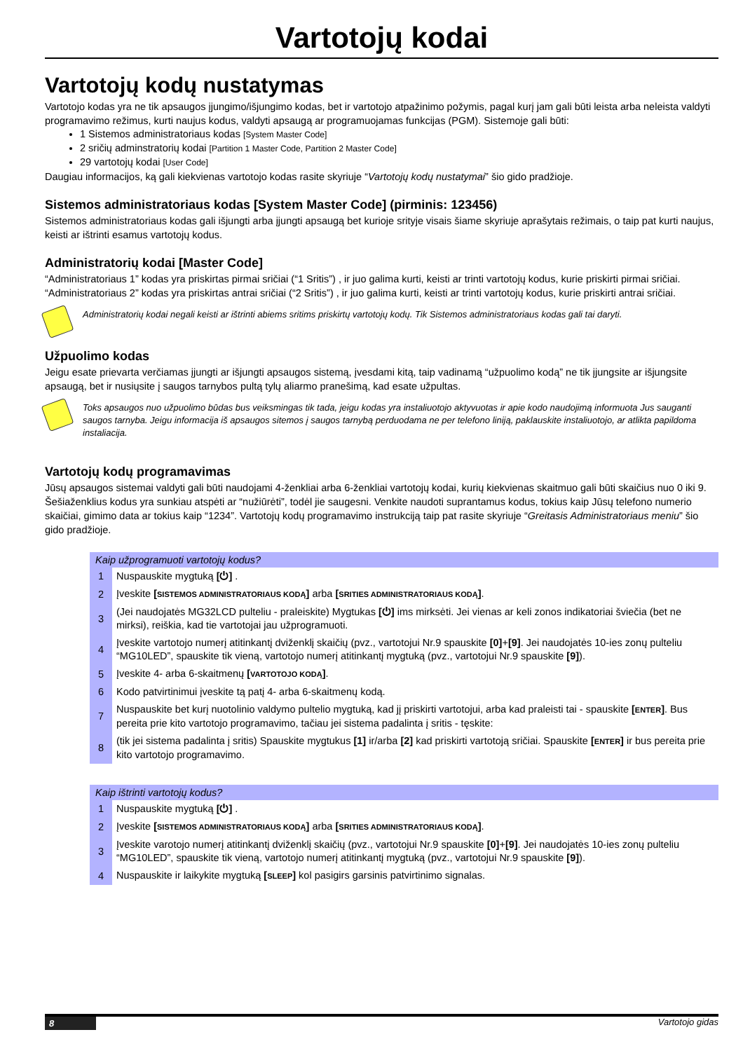Vartotojų kodai
Vartotojų kodų nustatymas
Vartotojo kodas yra ne tik apsaugos įjungimo/išjungimo kodas, bet ir vartotojo atpažinimo požymis, pagal kurį jam gali būti leista arba neleista valdyti programavimo režimus, kurti naujus kodus, valdyti apsaugą ar programuojamas funkcijas (PGM). Sistemoje gali būti:
1 Sistemos administratoriaus kodas [System Master Code]
2 sričių adminstratorių kodai [Partition 1 Master Code, Partition 2 Master Code]
29 vartotojų kodai [User Code]
Daugiau informacijos, ką gali kiekvienas vartotojo kodas rasite skyriuje “Vartotojų kodų nustatymai” šio gido pradžioje.
Sistemos administratoriaus kodas [System Master Code] (pirminis: 123456)
Sistemos administratoriaus kodas gali išjungti arba įjungti apsaugą bet kurioje srityje visais šiame skyriuje aprašytais režimais, o taip pat kurti naujus, keisti ar ištrinti esamus vartotojų kodus.
Administratorių kodai [Master Code]
“Administratoriaus 1” kodas yra priskirtas pirmai sričiai (“1 Sritis”) , ir juo galima kurti, keisti ar trinti vartotojų kodus, kurie priskirti pirmai sričiai. “Administratoriaus 2” kodas yra priskirtas antrai sričiai (“2 Sritis”) , ir juo galima kurti, keisti ar trinti vartotojų kodus, kurie priskirti antrai sričiai.
Administratorių kodai negali keisti ar ištrinti abiems sritims priskirtų vartotojų kodų. Tik Sistemos administratoriaus kodas gali tai daryti.
Užpuolimo kodas
Jeigu esate prievarta verčiamas įjungti ar išjungti apsaugos sistemą, įvesdami kitą, taip vadinamą “užpuolimo kodą” ne tik įjungsite ar išjungsite apsaugą, bet ir nusiųsite į saugos tarnybos pultą tylų aliarmo pranešimą, kad esate užpultas.
Toks apsaugos nuo užpuolimo būdas bus veiksmingas tik tada, jeigu kodas yra instaliuotojo aktyvuotas ir apie kodo naudojimą informuota Jus sauganti saugos tarnyba. Jeigu informacija iš apsaugos sitemos į saugos tarnybą perduodama ne per telefono liniją, paklauskite instaliuotojo, ar atlikta papildoma instaliacija.
Vartotojų kodų programavimas
Jūsų apsaugos sistemai valdyti gali būti naudojami 4-ženkliai arba 6-ženkliai vartotojų kodai, kurių kiekvienas skaitmuo gali būti skaičius nuo 0 iki 9. Šešiaženklius kodus yra sunkiau atspėti ar “nužiūrėti”, todėl jie saugesni. Venkite naudoti suprantamus kodus, tokius kaip Jūsų telefono numerio skaičiai, gimimo data ar tokius kaip “1234”. Vartotojų kodų programavimo instrukciją taip pat rasite skyriuje “Greitasis Administratoriaus meniu” šio gido pradžioje.
Kaip užprogramuoti vartotojų kodus?
| 1 | Nuspauskite mygtuką [⏻] . |
| 2 | Įveskite [ SISTEMOS ADMINISTRATORIAUS KODĄ ] arba [ SRITIES ADMINISTRATORIAUS KODĄ ] . |
| 3 | (Jei naudojatės MG32LCD pulteliu - praleiskite) Mygtukas [⏻] ims mirksėti. Jei vienas ar keli zonos indikatoriai šviečia (bet ne mirksi), reiškia, kad tie vartotojai jau užprogramuoti. |
| 4 | Įveskite vartotojo numerį atitinkantį dviženklį skaičių (pvz., vartotojui Nr.9 spauskite [0] + [9] . Jei naudojatės 10-ies zonų pulteliu “MG10LED”, spauskite tik vieną, vartotojo numerį atitinkantį mygtuką (pvz., vartotojui Nr.9 spauskite [9] ). |
| 5 | Įveskite 4- arba 6-skaitmenų [ VARTOTOJO KODĄ ] . |
| 6 | Kodo patvirtinimui įveskite tą patį 4- arba 6-skaitmenų kodą. |
| 7 | Nuspauskite bet kurį nuotolinio valdymo pultelio mygtuką, kad jį priskirti vartotojui, arba kad praleisti tai - spauskite [ ENTER ] . Bus pereita prie kito vartotojo programavimo, tačiau jei sistema padalinta į sritis - tęskite: |
| 8 | (tik jei sistema padalinta į sritis) Spauskite mygtukus [1] ir/arba [2] kad priskirti vartotoją sričiai. Spauskite [ ENTER ] ir bus pereita prie kito vartotojo programavimo. |
Kaip ištrinti vartotojų kodus?
| 1 | Nuspauskite mygtuką [⏻] . |
| 2 | Įveskite [ SISTEMOS ADMINISTRATORIAUS KODĄ ] arba [ SRITIES ADMINISTRATORIAUS KODĄ ] . |
| 3 | Įveskite varotojo numerį atitinkantį dviženklį skaičių (pvz., vartotojui Nr.9 spauskite [0] + [9] . Jei naudojatės 10-ies zonų pulteliu “MG10LED”, spauskite tik vieną, vartotojo numerį atitinkantį mygtuką (pvz., vartotojui Nr.9 spauskite [9] ). |
| 4 | Nuspauskite ir laikykite mygtuką [ SLEEP ] kol pasigirs garsinis patvirtinimo signalas. |
8 Vartotojo gidas